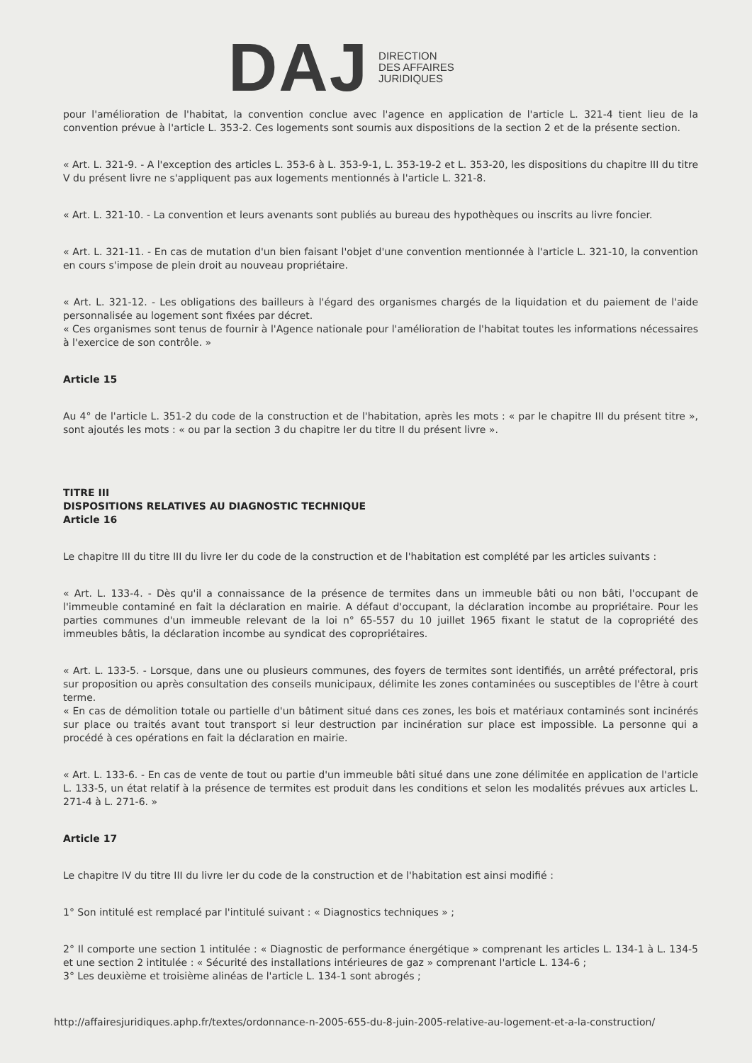DAJ
DIRECTION
DES AFFAIRES
JURIDIQUES
pour l'amélioration de l'habitat, la convention conclue avec l'agence en application de l'article L. 321-4 tient lieu de la convention prévue à l'article L. 353-2. Ces logements sont soumis aux dispositions de la section 2 et de la présente section.
« Art. L. 321-9. - A l'exception des articles L. 353-6 à L. 353-9-1, L. 353-19-2 et L. 353-20, les dispositions du chapitre III du titre V du présent livre ne s'appliquent pas aux logements mentionnés à l'article L. 321-8.
« Art. L. 321-10. - La convention et leurs avenants sont publiés au bureau des hypothèques ou inscrits au livre foncier.
« Art. L. 321-11. - En cas de mutation d'un bien faisant l'objet d'une convention mentionnée à l'article L. 321-10, la convention en cours s'impose de plein droit au nouveau propriétaire.
« Art. L. 321-12. - Les obligations des bailleurs à l'égard des organismes chargés de la liquidation et du paiement de l'aide personnalisée au logement sont fixées par décret.
« Ces organismes sont tenus de fournir à l'Agence nationale pour l'amélioration de l'habitat toutes les informations nécessaires à l'exercice de son contrôle. »
Article 15
Au 4° de l'article L. 351-2 du code de la construction et de l'habitation, après les mots : « par le chapitre III du présent titre », sont ajoutés les mots : « ou par la section 3 du chapitre Ier du titre II du présent livre ».
TITRE III
DISPOSITIONS RELATIVES AU DIAGNOSTIC TECHNIQUE
Article 16
Le chapitre III du titre III du livre Ier du code de la construction et de l'habitation est complété par les articles suivants :
« Art. L. 133-4. - Dès qu'il a connaissance de la présence de termites dans un immeuble bâti ou non bâti, l'occupant de l'immeuble contaminé en fait la déclaration en mairie. A défaut d'occupant, la déclaration incombe au propriétaire. Pour les parties communes d'un immeuble relevant de la loi n° 65-557 du 10 juillet 1965 fixant le statut de la copropriété des immeubles bâtis, la déclaration incombe au syndicat des copropriétaires.
« Art. L. 133-5. - Lorsque, dans une ou plusieurs communes, des foyers de termites sont identifiés, un arrêté préfectoral, pris sur proposition ou après consultation des conseils municipaux, délimite les zones contaminées ou susceptibles de l'être à court terme.
« En cas de démolition totale ou partielle d'un bâtiment situé dans ces zones, les bois et matériaux contaminés sont incinérés sur place ou traités avant tout transport si leur destruction par incinération sur place est impossible. La personne qui a procédé à ces opérations en fait la déclaration en mairie.
« Art. L. 133-6. - En cas de vente de tout ou partie d'un immeuble bâti situé dans une zone délimitée en application de l'article L. 133-5, un état relatif à la présence de termites est produit dans les conditions et selon les modalités prévues aux articles L. 271-4 à L. 271-6. »
Article 17
Le chapitre IV du titre III du livre Ier du code de la construction et de l'habitation est ainsi modifié :
1° Son intitulé est remplacé par l'intitulé suivant : « Diagnostics techniques » ;
2° Il comporte une section 1 intitulée : « Diagnostic de performance énergétique » comprenant les articles L. 134-1 à L. 134-5 et une section 2 intitulée : « Sécurité des installations intérieures de gaz » comprenant l'article L. 134-6 ;
3° Les deuxième et troisième alinéas de l'article L. 134-1 sont abrogés ;
http://affairesjuridiques.aphp.fr/textes/ordonnance-n-2005-655-du-8-juin-2005-relative-au-logement-et-a-la-construction/